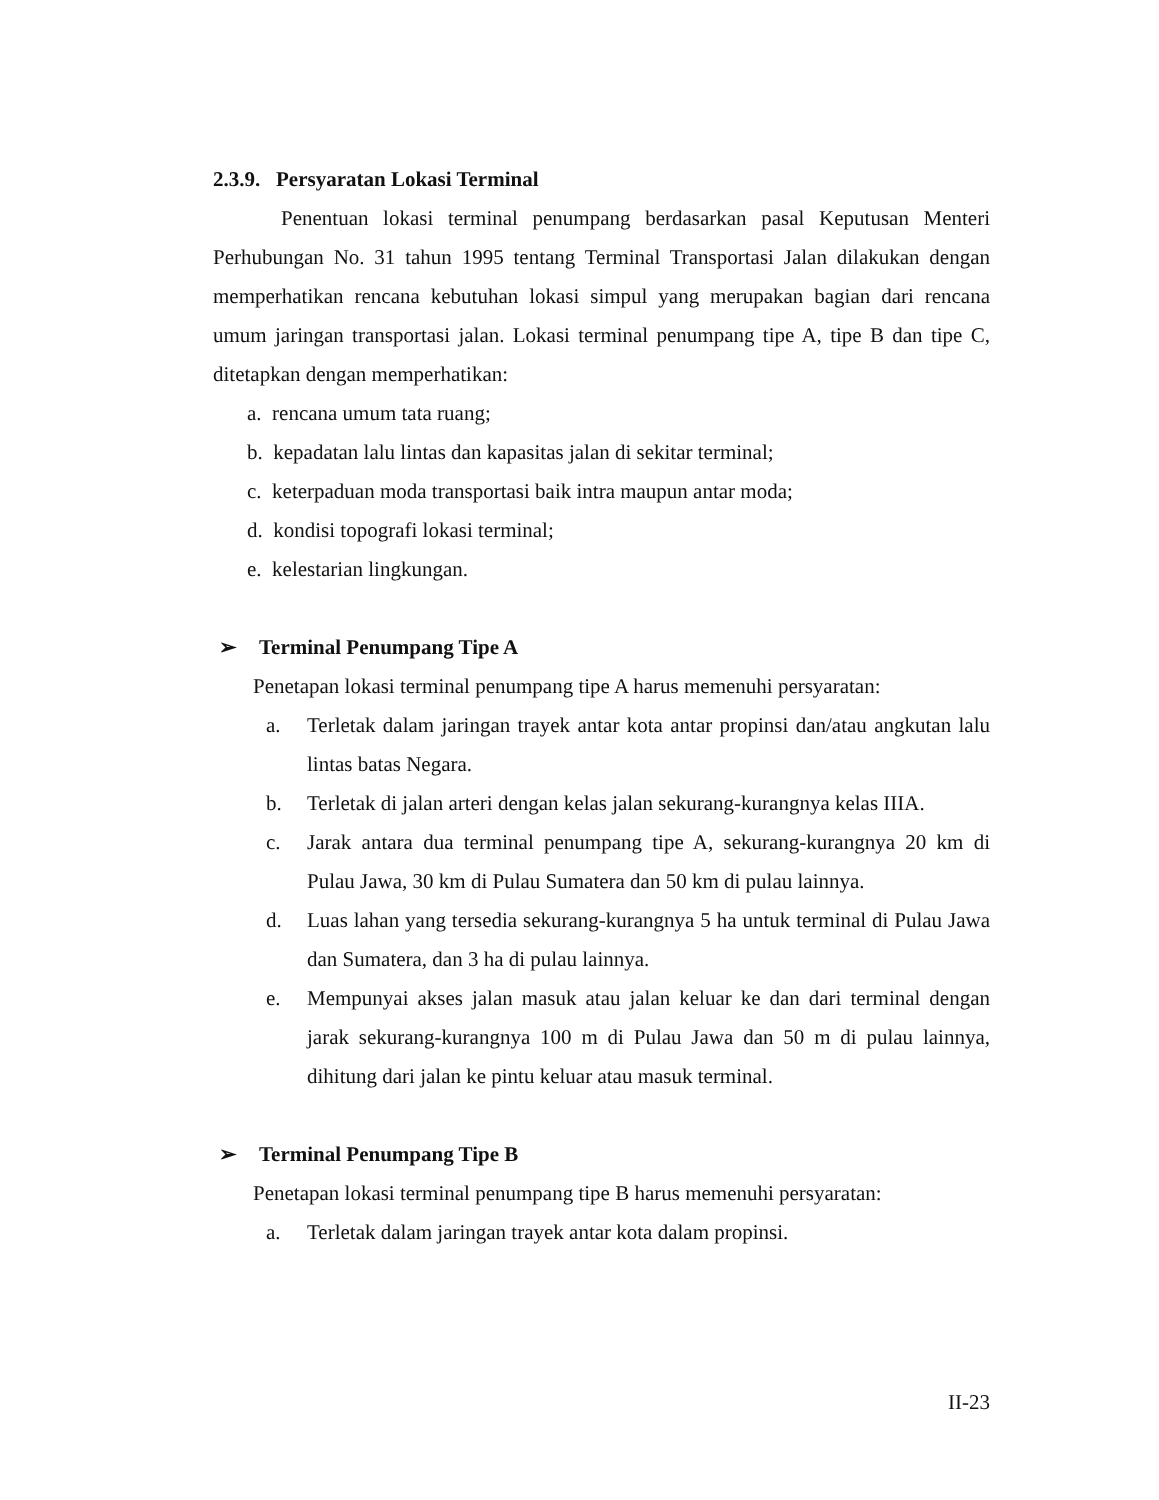2.3.9. Persyaratan Lokasi Terminal
Penentuan lokasi terminal penumpang berdasarkan pasal Keputusan Menteri Perhubungan No. 31 tahun 1995 tentang Terminal Transportasi Jalan dilakukan dengan memperhatikan rencana kebutuhan lokasi simpul yang merupakan bagian dari rencana umum jaringan transportasi jalan. Lokasi terminal penumpang tipe A, tipe B dan tipe C, ditetapkan dengan memperhatikan:
a. rencana umum tata ruang;
b. kepadatan lalu lintas dan kapasitas jalan di sekitar terminal;
c. keterpaduan moda transportasi baik intra maupun antar moda;
d. kondisi topografi lokasi terminal;
e. kelestarian lingkungan.
➢ Terminal Penumpang Tipe A
Penetapan lokasi terminal penumpang tipe A harus memenuhi persyaratan:
a. Terletak dalam jaringan trayek antar kota antar propinsi dan/atau angkutan lalu lintas batas Negara.
b. Terletak di jalan arteri dengan kelas jalan sekurang-kurangnya kelas IIIA.
c. Jarak antara dua terminal penumpang tipe A, sekurang-kurangnya 20 km di Pulau Jawa, 30 km di Pulau Sumatera dan 50 km di pulau lainnya.
d. Luas lahan yang tersedia sekurang-kurangnya 5 ha untuk terminal di Pulau Jawa dan Sumatera, dan 3 ha di pulau lainnya.
e. Mempunyai akses jalan masuk atau jalan keluar ke dan dari terminal dengan jarak sekurang-kurangnya 100 m di Pulau Jawa dan 50 m di pulau lainnya, dihitung dari jalan ke pintu keluar atau masuk terminal.
➢ Terminal Penumpang Tipe B
Penetapan lokasi terminal penumpang tipe B harus memenuhi persyaratan:
a. Terletak dalam jaringan trayek antar kota dalam propinsi.
II-23